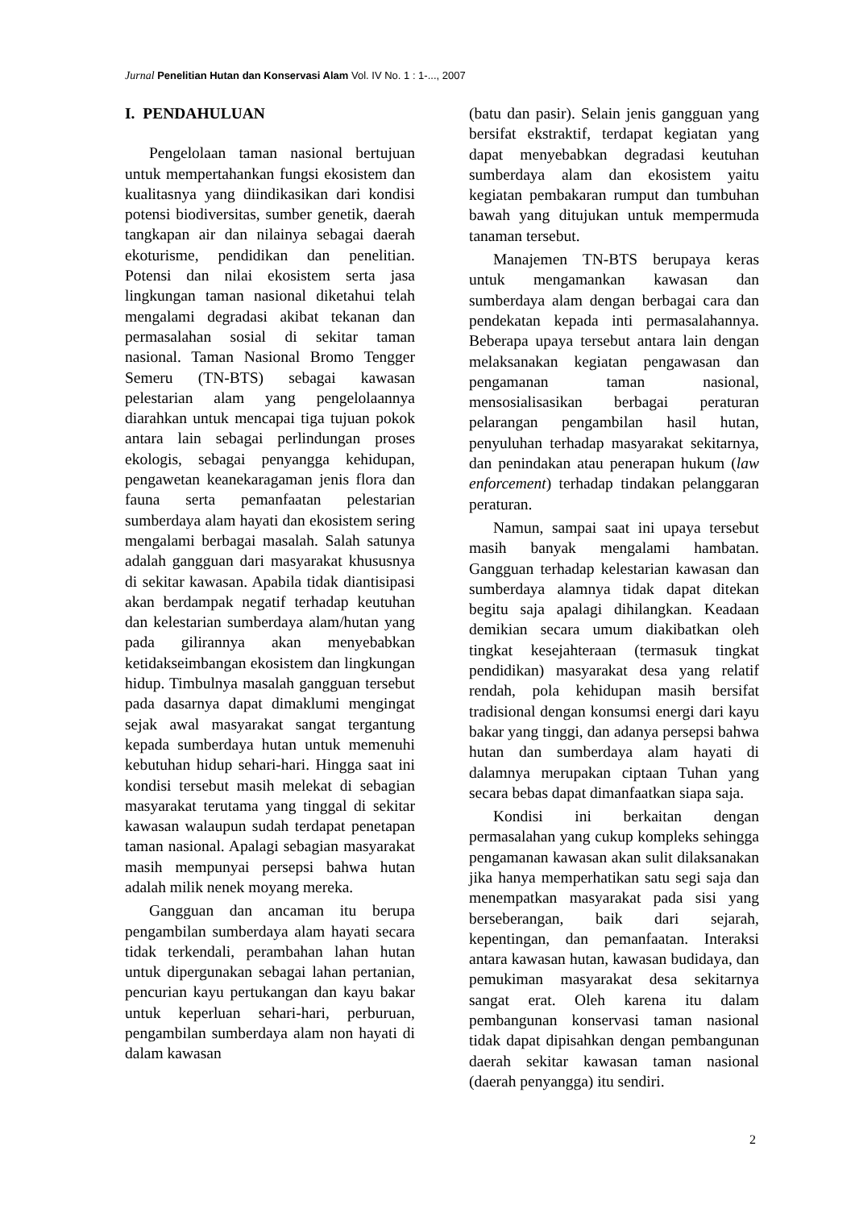Jurnal Penelitian Hutan dan Konservasi Alam Vol. IV No. 1 : 1-..., 2007
I. PENDAHULUAN
Pengelolaan taman nasional bertujuan untuk mempertahankan fungsi ekosistem dan kualitasnya yang diindikasikan dari kondisi potensi biodiversitas, sumber genetik, daerah tangkapan air dan nilainya sebagai daerah ekoturisme, pendidikan dan penelitian. Potensi dan nilai ekosistem serta jasa lingkungan taman nasional diketahui telah mengalami degradasi akibat tekanan dan permasalahan sosial di sekitar taman nasional. Taman Nasional Bromo Tengger Semeru (TN-BTS) sebagai kawasan pelestarian alam yang pengelolaannya diarahkan untuk mencapai tiga tujuan pokok antara lain sebagai perlindungan proses ekologis, sebagai penyangga kehidupan, pengawetan keanekaragaman jenis flora dan fauna serta pemanfaatan pelestarian sumberdaya alam hayati dan ekosistem sering mengalami berbagai masalah. Salah satunya adalah gangguan dari masyarakat khususnya di sekitar kawasan. Apabila tidak diantisipasi akan berdampak negatif terhadap keutuhan dan kelestarian sumberdaya alam/hutan yang pada gilirannya akan menyebabkan ketidakseimbangan ekosistem dan lingkungan hidup. Timbulnya masalah gangguan tersebut pada dasarnya dapat dimaklumi mengingat sejak awal masyarakat sangat tergantung kepada sumberdaya hutan untuk memenuhi kebutuhan hidup sehari-hari. Hingga saat ini kondisi tersebut masih melekat di sebagian masyarakat terutama yang tinggal di sekitar kawasan walaupun sudah terdapat penetapan taman nasional. Apalagi sebagian masyarakat masih mempunyai persepsi bahwa hutan adalah milik nenek moyang mereka.
Gangguan dan ancaman itu berupa pengambilan sumberdaya alam hayati secara tidak terkendali, perambahan lahan hutan untuk dipergunakan sebagai lahan pertanian, pencurian kayu pertukangan dan kayu bakar untuk keperluan sehari-hari, perburuan, pengambilan sumberdaya alam non hayati di dalam kawasan
(batu dan pasir). Selain jenis gangguan yang bersifat ekstraktif, terdapat kegiatan yang dapat menyebabkan degradasi keutuhan sumberdaya alam dan ekosistem yaitu kegiatan pembakaran rumput dan tumbuhan bawah yang ditujukan untuk mempermuda tanaman tersebut.
Manajemen TN-BTS berupaya keras untuk mengamankan kawasan dan sumberdaya alam dengan berbagai cara dan pendekatan kepada inti permasalahannya. Beberapa upaya tersebut antara lain dengan melaksanakan kegiatan pengawasan dan pengamanan taman nasional, mensosialisasikan berbagai peraturan pelarangan pengambilan hasil hutan, penyuluhan terhadap masyarakat sekitarnya, dan penindakan atau penerapan hukum (law enforcement) terhadap tindakan pelanggaran peraturan.
Namun, sampai saat ini upaya tersebut masih banyak mengalami hambatan. Gangguan terhadap kelestarian kawasan dan sumberdaya alamnya tidak dapat ditekan begitu saja apalagi dihilangkan. Keadaan demikian secara umum diakibatkan oleh tingkat kesejahteraan (termasuk tingkat pendidikan) masyarakat desa yang relatif rendah, pola kehidupan masih bersifat tradisional dengan konsumsi energi dari kayu bakar yang tinggi, dan adanya persepsi bahwa hutan dan sumberdaya alam hayati di dalamnya merupakan ciptaan Tuhan yang secara bebas dapat dimanfaatkan siapa saja.
Kondisi ini berkaitan dengan permasalahan yang cukup kompleks sehingga pengamanan kawasan akan sulit dilaksanakan jika hanya memperhatikan satu segi saja dan menempatkan masyarakat pada sisi yang berseberangan, baik dari sejarah, kepentingan, dan pemanfaatan. Interaksi antara kawasan hutan, kawasan budidaya, dan pemukiman masyarakat desa sekitarnya sangat erat. Oleh karena itu dalam pembangunan konservasi taman nasional tidak dapat dipisahkan dengan pembangunan daerah sekitar kawasan taman nasional (daerah penyangga) itu sendiri.
2